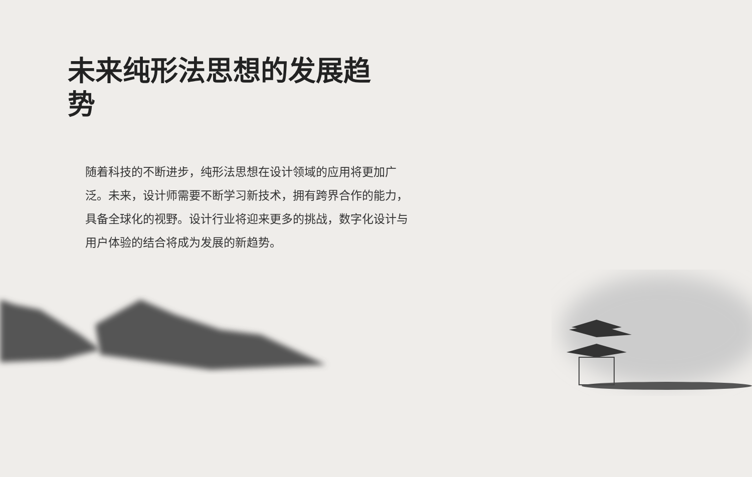未来纯形法思想的发展趋势
随着科技的不断进步，纯形法思想在设计领域的应用将更加广泛。未来，设计师需要不断学习新技术，拥有跨界合作的能力，具备全球化的视野。设计行业将迎来更多的挑战，数字化设计与用户体验的结合将成为发展的新趋势。